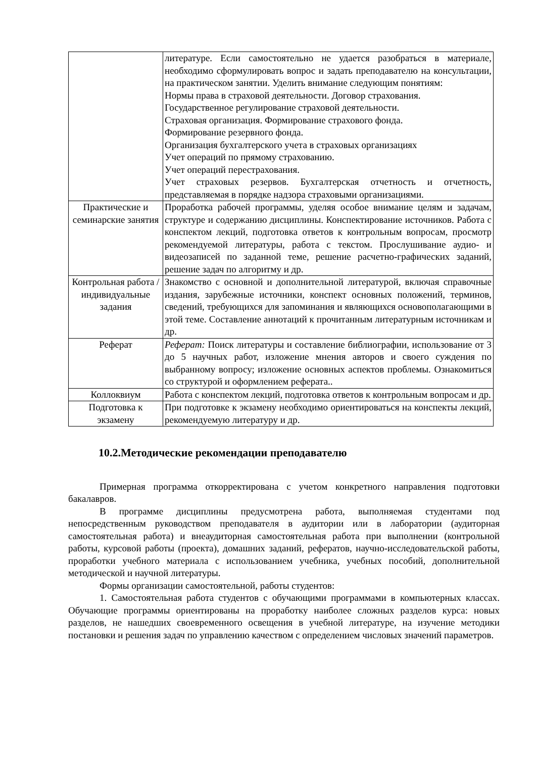| | литературе. Если самостоятельно не удается разобраться в материале, необходимо сформулировать вопрос и задать преподавателю на консультации, на практическом занятии. Уделить внимание следующим понятиям: Нормы права в страховой деятельности. Договор страхования. Государственное регулирование страховой деятельности. Страховая организация. Формирование страхового фонда. Формирование резервного фонда. Организация бухгалтерского учета в страховых организациях Учет операций по прямому страхованию. Учет операций перестрахования. Учет страховых резервов. Бухгалтерская отчетность и отчетность, представляемая в порядке надзора страховыми организациями. |
| Практические и семинарские занятия | Проработка рабочей программы, уделяя особое внимание целям и задачам, структуре и содержанию дисциплины. Конспектирование источников. Работа с конспектом лекций, подготовка ответов к контрольным вопросам, просмотр рекомендуемой литературы, работа с текстом. Прослушивание аудио- и видеозаписей по заданной теме, решение расчетно-графических заданий, решение задач по алгоритму и др. |
| Контрольная работа / индивидуальные задания | Знакомство с основной и дополнительной литературой, включая справочные издания, зарубежные источники, конспект основных положений, терминов, сведений, требующихся для запоминания и являющихся основополагающими в этой теме. Составление аннотаций к прочитанным литературным источникам и др. |
| Реферат | Реферат: Поиск литературы и составление библиографии, использование от 3 до 5 научных работ, изложение мнения авторов и своего суждения по выбранному вопросу; изложение основных аспектов проблемы. Ознакомиться со структурой и оформлением реферата.. |
| Коллоквиум | Работа с конспектом лекций, подготовка ответов к контрольным вопросам и др. |
| Подготовка к экзамену | При подготовке к экзамену необходимо ориентироваться на конспекты лекций, рекомендуемую литературу и др. |
10.2.Методические рекомендации преподавателю
Примерная программа откорректирована с учетом конкретного направления подготовки бакалавров.
В программе дисциплины предусмотрена работа, выполняемая студентами под непосредственным руководством преподавателя в аудитории или в лаборатории (аудиторная самостоятельная работа) и внеаудиторная самостоятельная работа при выполнении (контрольной работы, курсовой работы (проекта), домашних заданий, рефератов, научно-исследовательской работы, проработки учебного материала с использованием учебника, учебных пособий, дополнительной методической и научной литературы.
Формы организации самостоятельной, работы студентов:
1. Самостоятельная работа студентов с обучающими программами в компьютерных классах. Обучающие программы ориентированы на проработку наиболее сложных разделов курса: новых разделов, не нашедших своевременного освещения в учебной литературе, на изучение методики постановки и решения задач по управлению качеством с определением числовых значений параметров.